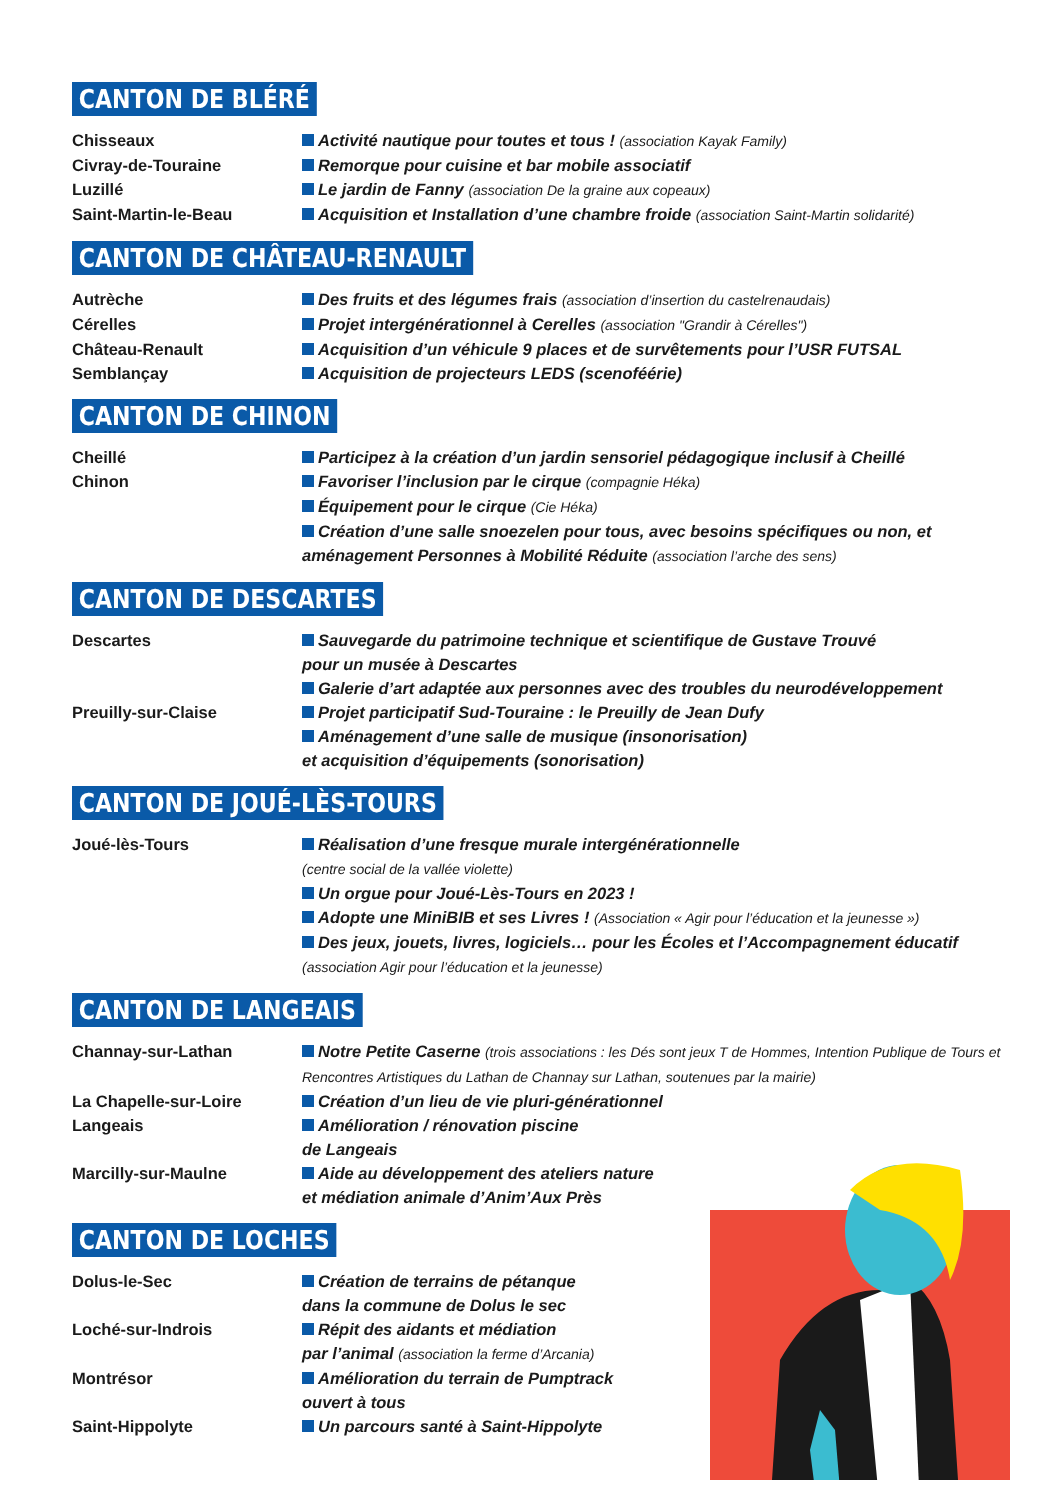CANTON DE BLÉRÉ
Chisseaux Activité nautique pour toutes et tous ! (association Kayak Family)
Civray-de-Touraine Remorque pour cuisine et bar mobile associatif
Luzillé Le jardin de Fanny (association De la graine aux copeaux)
Saint-Martin-le-Beau Acquisition et Installation d’une chambre froide (association Saint-Martin solidarité)
CANTON DE CHÂTEAU-RENAULT
Autrèche Des fruits et des légumes frais (association d’insertion du castelrenaudais)
Cérelles Projet intergénérationnel à Cerelles (association "Grandir à Cérelles")
Château-Renault Acquisition d’un véhicule 9 places et de survêtements pour l’USR FUTSAL
Semblançay Acquisition de projecteurs LEDS (scenoféérie)
CANTON DE CHINON
Cheillé Participez à la création d’un jardin sensoriel pédagogique inclusif à Cheillé
Chinon Favoriser l’inclusion par le cirque (compagnie Héka)
Équipement pour le cirque (Cie Héka)
Création d’une salle snoezelen pour tous, avec besoins spécifiques ou non, et aménagement Personnes à Mobilité Réduite (association l’arche des sens)
CANTON DE DESCARTES
Descartes Sauvegarde du patrimoine technique et scientifique de Gustave Trouvé
pour un musée à Descartes
Galerie d’art adaptée aux personnes avec des troubles du neurodéveloppement
Preuilly-sur-Claise Projet participatif Sud-Touraine : le Preuilly de Jean Dufy
Aménagement d’une salle de musique (insonorisation)
et acquisition d’équipements (sonorisation)
CANTON DE JOUÉ-LÈS-TOURS
Joué-lès-Tours Réalisation d’une fresque murale intergénérationnelle
(centre social de la vallée violette)
Un orgue pour Joué-Lès-Tours en 2023 !
Adopte une MiniBIB et ses Livres ! (Association « Agir pour l’éducation et la jeunesse »)
Des jeux, jouets, livres, logiciels… pour les Écoles et l’Accompagnement éducatif
(association Agir pour l’éducation et la jeunesse)
CANTON DE LANGEAIS
Channay-sur-Lathan Notre Petite Caserne (trois associations : les Dés sont jeux T de Hommes, Intention Publique de Tours et Rencontres Artistiques du Lathan de Channay sur Lathan, soutenues par la mairie)
La Chapelle-sur-Loire Création d’un lieu de vie pluri-générationnel
Langeais Amélioration / rénovation piscine
de Langeais
Marcilly-sur-Maulne Aide au développement des ateliers nature
et médiation animale d’Anim’Aux Près
CANTON DE LOCHES
Dolus-le-Sec Création de terrains de pétanque
dans la commune de Dolus le sec
Loché-sur-Indrois Répit des aidants et médiation
par l’animal (association la ferme d’Arcania)
Montrésor Amélioration du terrain de Pumptrack
ouvert à tous
Saint-Hippolyte Un parcours santé à Saint-Hippolyte